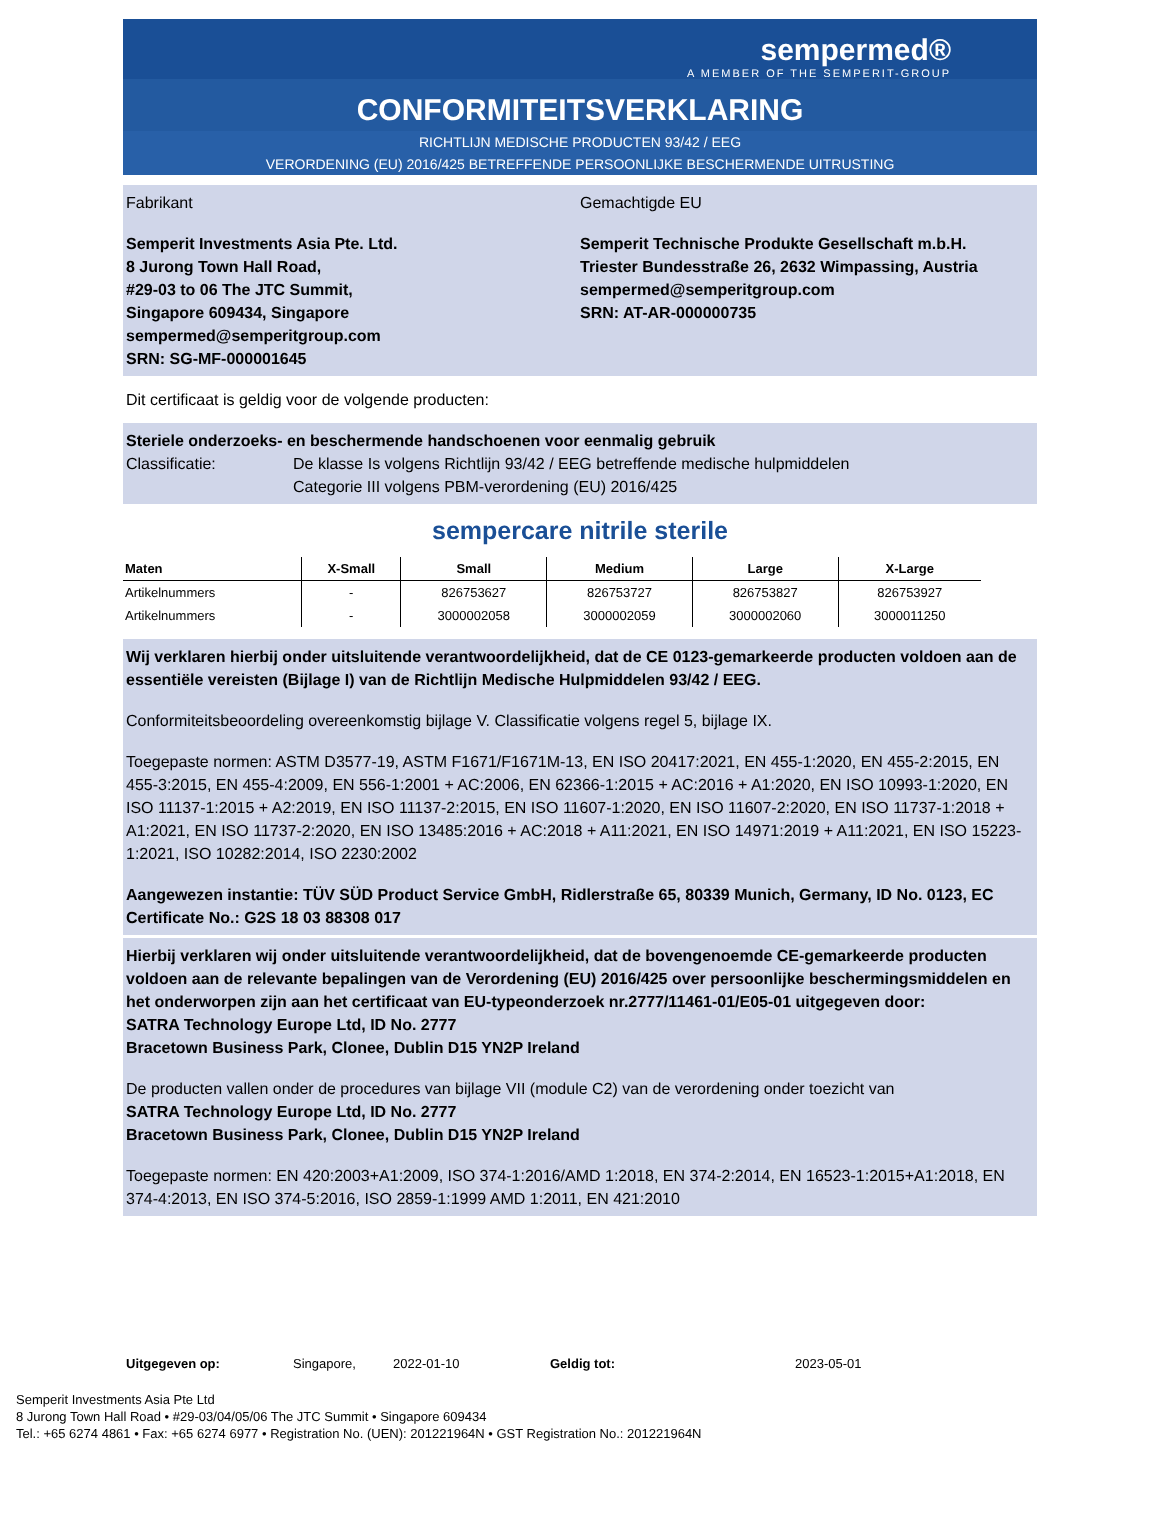sempermed®
A MEMBER OF THE SEMPERIT-GROUP
CONFORMITEITSVERKLARING
RICHTLIJN MEDISCHE PRODUCTEN 93/42 / EEG
VERORDENING (EU) 2016/425 BETREFFENDE PERSOONLIJKE BESCHERMENDE UITRUSTING
Fabrikant
Semperit Investments Asia Pte. Ltd.
8 Jurong Town Hall Road,
#29-03 to 06 The JTC Summit,
Singapore 609434, Singapore
sempermed@semperitgroup.com
SRN: SG-MF-000001645
Gemachtigde EU
Semperit Technische Produkte Gesellschaft m.b.H.
Triester Bundesstraße 26, 2632 Wimpassing, Austria
sempermed@semperitgroup.com
SRN: AT-AR-000000735
Dit certificaat is geldig voor de volgende producten:
Steriele onderzoeks- en beschermende handschoenen voor eenmalig gebruik
Classificatie: De klasse Is volgens Richtlijn 93/42 / EEG betreffende medische hulpmiddelen
Categorie III volgens PBM-verordening (EU) 2016/425
sempercare nitrile sterile
| Maten | X-Small | Small | Medium | Large | X-Large |
| --- | --- | --- | --- | --- | --- |
| Artikelnummers | - | 826753627 | 826753727 | 826753827 | 826753927 |
| Artikelnummers | - | 3000002058 | 3000002059 | 3000002060 | 3000011250 |
Wij verklaren hierbij onder uitsluitende verantwoordelijkheid, dat de CE 0123-gemarkeerde producten voldoen aan de essentiële vereisten (Bijlage I) van de Richtlijn Medische Hulpmiddelen 93/42 / EEG.
Conformiteitsbeoordeling overeenkomstig bijlage V. Classificatie volgens regel 5, bijlage IX.
Toegepaste normen: ASTM D3577-19, ASTM F1671/F1671M-13, EN ISO 20417:2021, EN 455-1:2020, EN 455-2:2015, EN 455-3:2015, EN 455-4:2009, EN 556-1:2001 + AC:2006, EN 62366-1:2015 + AC:2016 + A1:2020, EN ISO 10993-1:2020, EN ISO 11137-1:2015 + A2:2019, EN ISO 11137-2:2015, EN ISO 11607-1:2020, EN ISO 11607-2:2020, EN ISO 11737-1:2018 + A1:2021, EN ISO 11737-2:2020, EN ISO 13485:2016 + AC:2018 + A11:2021, EN ISO 14971:2019 + A11:2021, EN ISO 15223-1:2021, ISO 10282:2014, ISO 2230:2002
Aangewezen instantie: TÜV SÜD Product Service GmbH, Ridlerstraße 65, 80339 Munich, Germany, ID No. 0123, EC Certificate No.: G2S 18 03 88308 017
Hierbij verklaren wij onder uitsluitende verantwoordelijkheid, dat de bovengenoemde CE-gemarkeerde producten voldoen aan de relevante bepalingen van de Verordening (EU) 2016/425 over persoonlijke beschermingsmiddelen en het onderworpen zijn aan het certificaat van EU-typeonderzoek nr.2777/11461-01/E05-01 uitgegeven door:
SATRA Technology Europe Ltd, ID No. 2777
Bracetown Business Park, Clonee, Dublin D15 YN2P Ireland
De producten vallen onder de procedures van bijlage VII (module C2) van de verordening onder toezicht van
SATRA Technology Europe Ltd, ID No. 2777
Bracetown Business Park, Clonee, Dublin D15 YN2P Ireland
Toegepaste normen: EN 420:2003+A1:2009, ISO 374-1:2016/AMD 1:2018, EN 374-2:2014, EN 16523-1:2015+A1:2018, EN 374-4:2013, EN ISO 374-5:2016, ISO 2859-1:1999 AMD 1:2011, EN 421:2010
Uitgegeven op: Singapore, 2022-01-10 Geldig tot: 2023-05-01
Semperit Investments Asia Pte Ltd
8 Jurong Town Hall Road • #29-03/04/05/06 The JTC Summit • Singapore 609434
Tel.: +65 6274 4861 • Fax: +65 6274 6977 • Registration No. (UEN): 201221964N • GST Registration No.: 201221964N